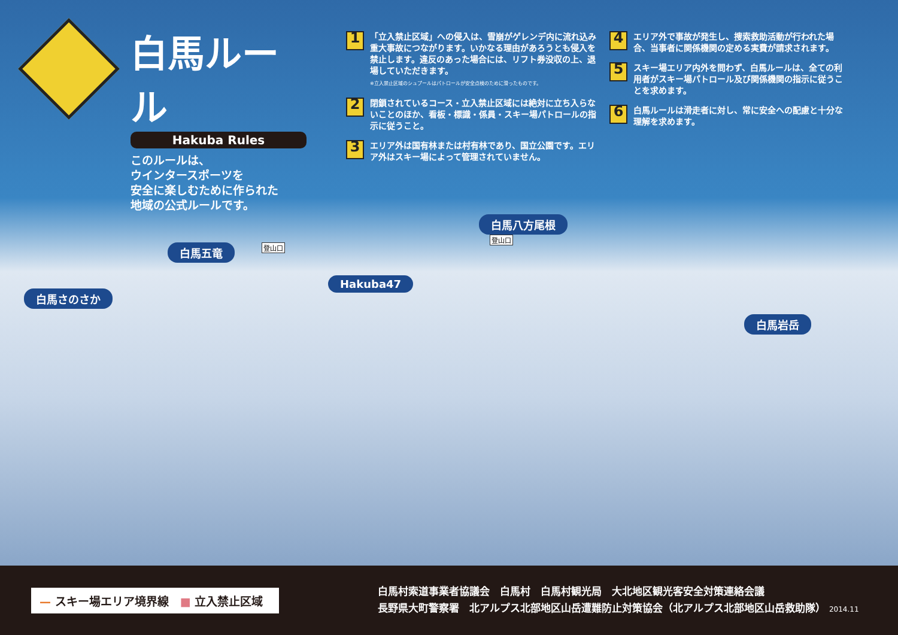白馬ルール
Hakuba Rules
このルールは、
ウインタースポーツを
安全に楽しむために作られた
地域の公式ルールです。
1
「立入禁止区域」への侵入は、雪崩がゲレンデ内に流れ込み重大事故につながります。いかなる理由があろうとも侵入を禁止します。違反のあった場合には、リフト券没収の上、退場していただきます。
※立入禁止区域のシュプールはパトロールが安全点検のために滑ったものです。
2
閉鎖されているコース・立入禁止区域には絶対に立ち入らないことのほか、看板・標識・係員・スキー場パトロールの指示に従うこと。
3
エリア外は国有林または村有林であり、国立公園です。エリア外はスキー場によって管理されていません。
4
エリア外で事故が発生し、捜索救助活動が行われた場合、当事者に関係機関の定める実費が請求されます。
5
スキー場エリア内外を問わず、白馬ルールは、全ての利用者がスキー場パトロール及び関係機関の指示に従うことを求めます。
6
白馬ルールは滑走者に対し、常に安全への配慮と十分な理解を求めます。
白馬五竜 登山口
白馬八方尾根
登山口
Hakuba47
白馬さのさか
白馬岩岳
— スキー場エリア境界線　■ 立入禁止区域
白馬村索道事業者協議会　白馬村　白馬村観光局　大北地区観光客安全対策連絡会議
長野県大町警察署　北アルプス北部地区山岳遭難防止対策協会（北アルプス北部地区山岳救助隊） 2014.11